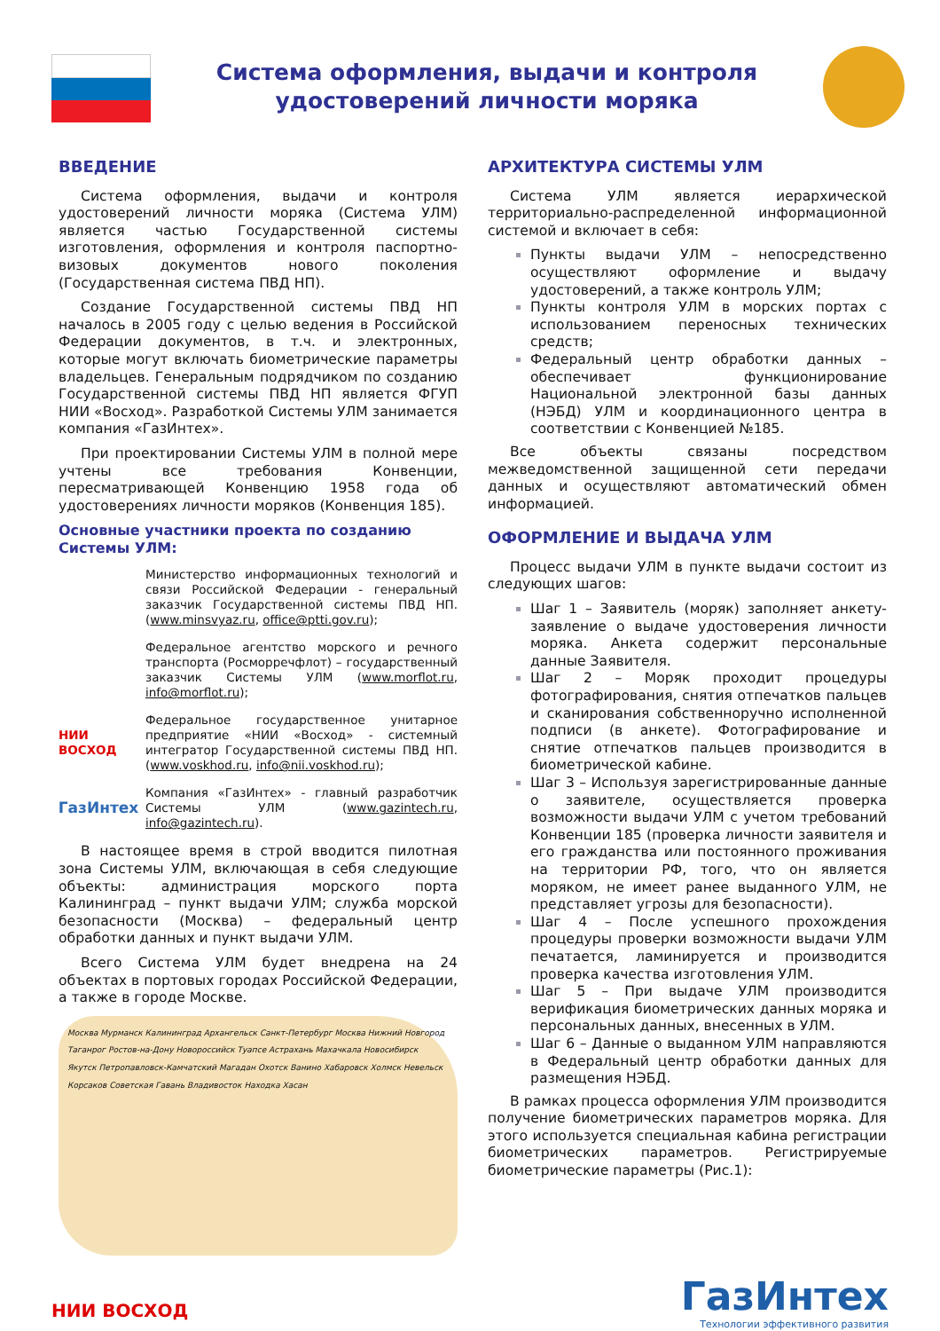Система оформления, выдачи и контроля удостоверений личности моряка
ВВЕДЕНИЕ
Система оформления, выдачи и контроля удостоверений личности моряка (Система УЛМ) является частью Государственной системы изготовления, оформления и контроля паспортно-визовых документов нового поколения (Государственная система ПВД НП).
Создание Государственной системы ПВД НП началось в 2005 году с целью ведения в Российской Федерации документов, в т.ч. и электронных, которые могут включать биометрические параметры владельцев. Генеральным подрядчиком по созданию Государственной системы ПВД НП является ФГУП НИИ «Восход». Разработкой Системы УЛМ занимается компания «ГазИнтех».
При проектировании Системы УЛМ в полной мере учтены все требования Конвенции, пересматривающей Конвенцию 1958 года об удостоверениях личности моряков (Конвенция 185).
Основные участники проекта по созданию Системы УЛМ:
Министерство информационных технологий и связи Российской Федерации - генеральный заказчик Государственной системы ПВД НП. (www.minsvyaz.ru, office@ptti.gov.ru);
Федеральное агентство морского и речного транспорта (Росморречфлот) – государственный заказчик Системы УЛМ (www.morflot.ru, info@morflot.ru);
НИИ ВОСХОД Федеральное государственное унитарное предприятие «НИИ «Восход» - системный интегратор Государственной системы ПВД НП. (www.voskhod.ru, info@nii.voskhod.ru);
ГазИнтех
Компания «ГазИнтех» - главный разработчик Системы УЛМ (www.gazintech.ru, info@gazintech.ru).
В настоящее время в строй вводится пилотная зона Системы УЛМ, включающая в себя следующие объекты: администрация морского порта Калининград – пункт выдачи УЛМ; служба морской безопасности (Москва) – федеральный центр обработки данных и пункт выдачи УЛМ.
Всего Система УЛМ будет внедрена на 24 объектах в портовых городах Российской Федерации, а также в городе Москве.
Москва Мурманск Калининград Архангельск Санкт-Петербург Москва Нижний Новгород Таганрог Ростов-на-Дону Новороссийск Туапсе Астрахань Махачкала Новосибирск Якутск Петропавловск-Камчатский Магадан Охотск Ванино Хабаровск Холмск Невельск Корсаков Советская Гавань Владивосток Находка Хасан
АРХИТЕКТУРА СИСТЕМЫ УЛМ
Система УЛМ является иерархической территориально-распределенной информационной системой и включает в себя:
Пункты выдачи УЛМ – непосредственно осуществляют оформление и выдачу удостоверений, а также контроль УЛМ;
Пункты контроля УЛМ в морских портах с использованием переносных технических средств;
Федеральный центр обработки данных – обеспечивает функционирование Национальной электронной базы данных (НЭБД) УЛМ и координационного центра в соответствии с Конвенцией №185.
Все объекты связаны посредством межведомственной защищенной сети передачи данных и осуществляют автоматический обмен информацией.
ОФОРМЛЕНИЕ И ВЫДАЧА УЛМ
Процесс выдачи УЛМ в пункте выдачи состоит из следующих шагов:
Шаг 1 – Заявитель (моряк) заполняет анкету-заявление о выдаче удостоверения личности моряка. Анкета содержит персональные данные Заявителя.
Шаг 2 – Моряк проходит процедуры фотографирования, снятия отпечатков пальцев и сканирования собственноручно исполненной подписи (в анкете). Фотографирование и снятие отпечатков пальцев производится в биометрической кабине.
Шаг 3 – Используя зарегистрированные данные о заявителе, осуществляется проверка возможности выдачи УЛМ с учетом требований Конвенции 185 (проверка личности заявителя и его гражданства или постоянного проживания на территории РФ, того, что он является моряком, не имеет ранее выданного УЛМ, не представляет угрозы для безопасности).
Шаг 4 – После успешного прохождения процедуры проверки возможности выдачи УЛМ печатается, ламинируется и производится проверка качества изготовления УЛМ.
Шаг 5 – При выдаче УЛМ производится верификация биометрических данных моряка и персональных данных, внесенных в УЛМ.
Шаг 6 – Данные о выданном УЛМ направляются в Федеральный центр обработки данных для размещения НЭБД.
В рамках процесса оформления УЛМ производится получение биометрических параметров моряка. Для этого используется специальная кабина регистрации биометрических параметров. Регистрируемые биометрические параметры (Рис.1):
НИИ ВОСХОД
ГазИнтех
Технологии эффективного развития